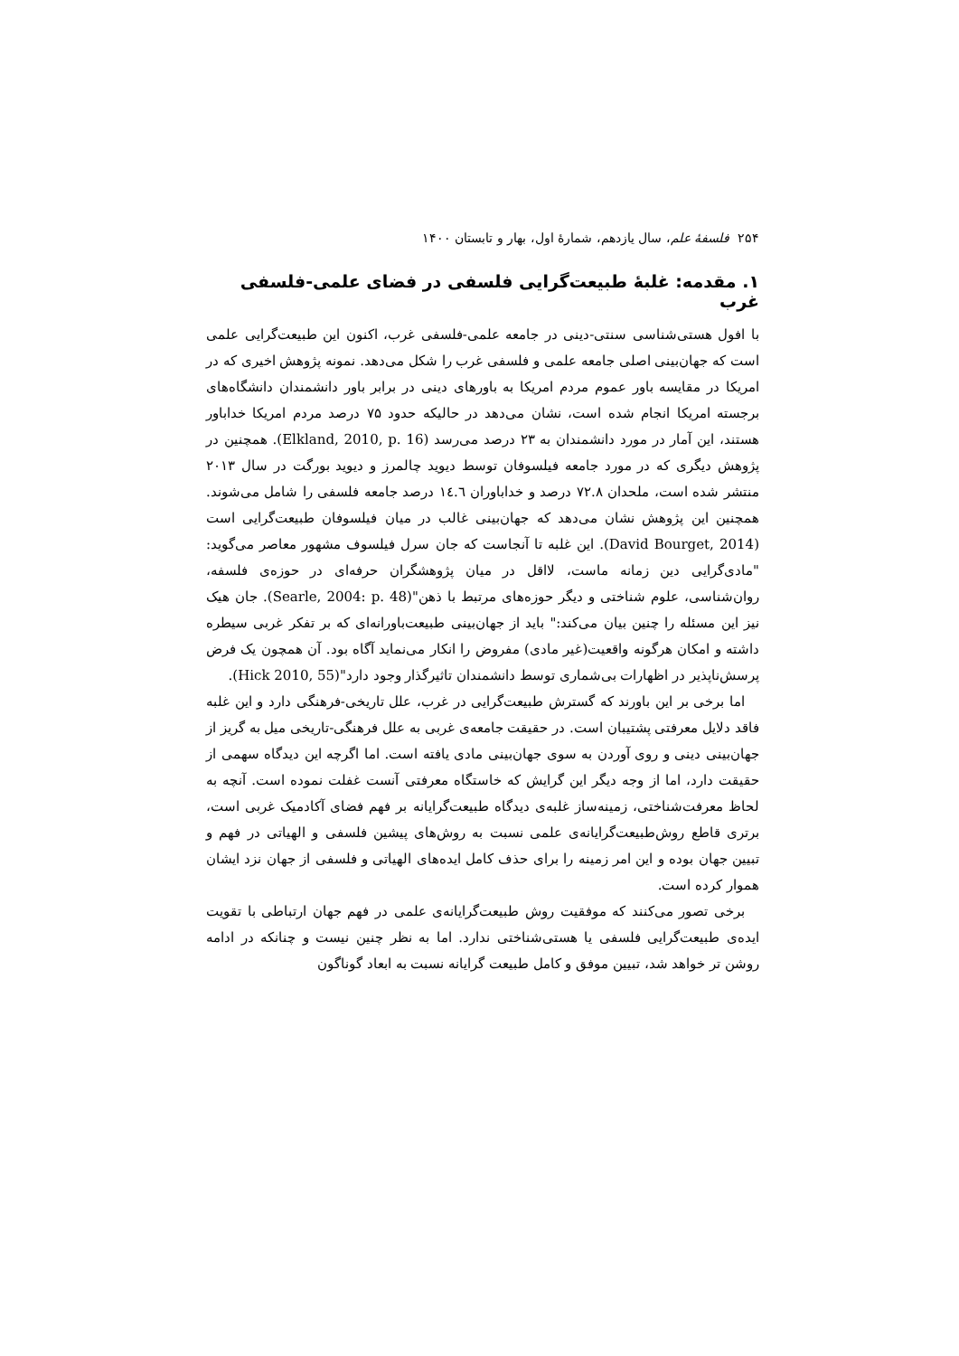۲۵۴ فلسفهٔ علم، سال یازدهم، شمارهٔ اول، بهار و تابستان ۱۴۰۰
۱. مقدمه: غلبهٔ طبیعت‌گرایی فلسفی در فضای علمی-فلسفی غرب
با افول هستی‌شناسی سنتی-دینی در جامعه علمی-فلسفی غرب، اکنون این طبیعت‌گرایی علمی است که جهان‌بینی اصلی جامعه علمی و فلسفی غرب را شکل می‌دهد. نمونه پژوهش اخیری که در امریکا در مقایسه باور عموم مردم امریکا به باورهای دینی در برابر باور دانشمندان دانشگاه‌های برجسته امریکا انجام شده است، نشان می‌دهد در حالیکه حدود ۷۵ درصد مردم امریکا خداباور هستند، این آمار در مورد دانشمندان به ۲۳ درصد می‌رسد (Elkland, 2010, p. 16). همچنین در پژوهش دیگری که در مورد جامعه فیلسوفان توسط دیوید چالمرز و دیوید بورگت در سال ۲۰۱۳ منتشر شده است، ملحدان ۷۲.۸ درصد و خداباوران ۱٤.٦ درصد جامعه فلسفی را شامل می‌شوند. همچنین این پژوهش نشان می‌دهد که جهان‌بینی غالب در میان فیلسوفان طبیعت‌گرایی است (David Bourget, 2014). این غلبه تا آنجاست که جان سرل فیلسوف مشهور معاصر می‌گوید: "مادی‌گرایی دین زمانه ماست، لااقل در میان پژوهشگران حرفه‌ای در حوزه‌ی فلسفه، روان‌شناسی، علوم شناختی و دیگر حوزه‌های مرتبط با ذهن"(Searle, 2004: p. 48). جان هیک نیز این مسئله را چنین بیان می‌کند:" باید از جهان‌بینی طبیعت‌باورانه‌ای که بر تفکر غربی سیطره داشته و امکان هرگونه واقعیت(غیر مادی) مفروض را انکار می‌نماید آگاه بود. آن همچون یک فرض پرسش‌ناپذیر در اظهارات بی‌شماری توسط دانشمندان تاثیرگذار وجود دارد"(Hick 2010, 55).
اما برخی بر این باورند که گسترش طبیعت‌گرایی در غرب، علل تاریخی-فرهنگی دارد و این غلبه فاقد دلایل معرفتی پشتیبان است. در حقیقت جامعه‌ی غربی به علل فرهنگی-تاریخی میل به گریز از جهان‌بینی دینی و روی آوردن به سوی جهان‌بینی مادی یافته است. اما اگرچه این دیدگاه سهمی از حقیقت دارد، اما از وجه دیگر این گرایش که خاستگاه معرفتی آنست غفلت نموده است. آنچه به لحاظ معرفت‌شناختی، زمینه‌ساز غلبه‌ی دیدگاه طبیعت‌گرایانه بر فهم فضای آکادمیک غربی است، برتری قاطع روش‌طبیعت‌گرایانه‌ی علمی نسبت به روش‌های پیشین فلسفی و الهیاتی در فهم و تبیین جهان بوده و این امر زمینه را برای حذف کامل ایده‌های الهیاتی و فلسفی از جهان نزد ایشان هموار کرده است.
برخی تصور می‌کنند که موفقیت روش طبیعت‌گرایانه‌ی علمی در فهم جهان ارتباطی با تقویت ایده‌ی طبیعت‌گرایی فلسفی یا هستی‌شناختی ندارد. اما به نظر چنین نیست و چنانکه در ادامه روشن تر خواهد شد، تبیین موفق و کامل طبیعت گرایانه نسبت به ابعاد گوناگون